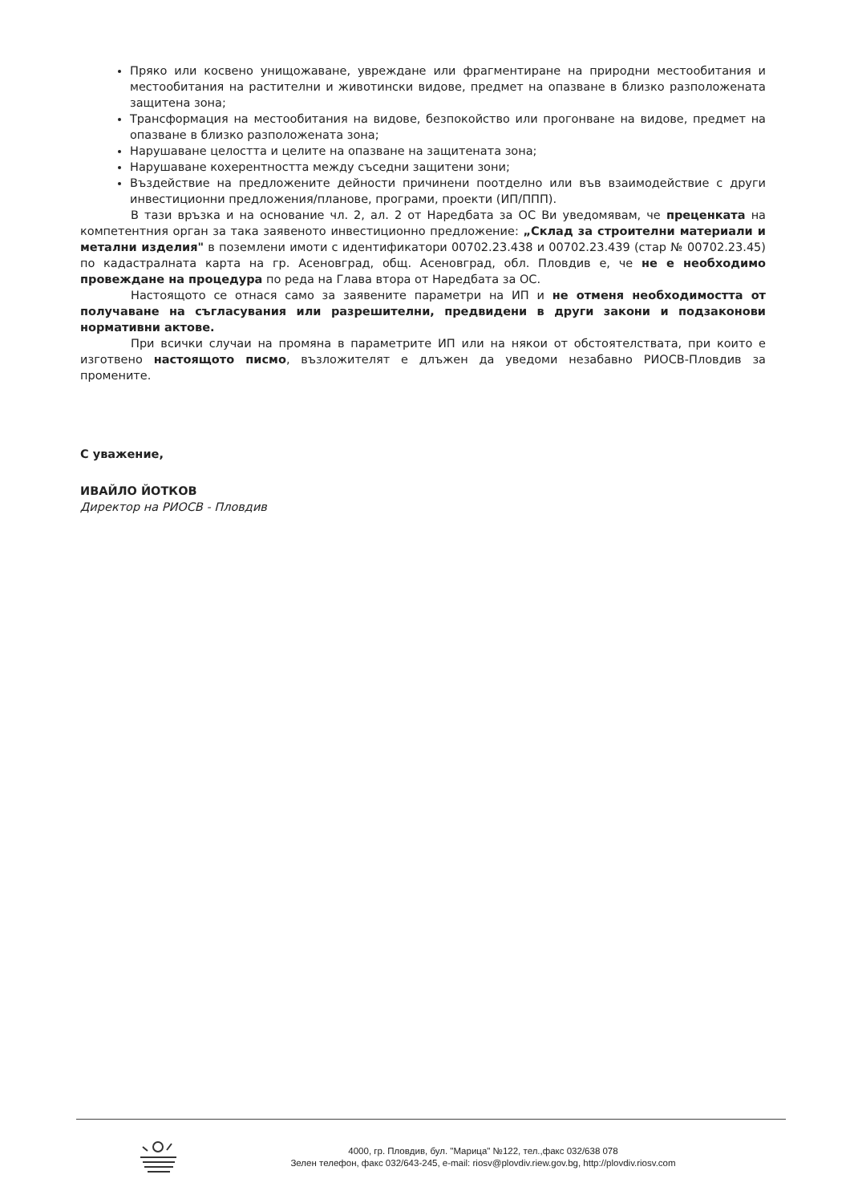Пряко или косвено унищожаване, увреждане или фрагментиране на природни местообитания и местообитания на растителни и животински видове, предмет на опазване в близко разположената защитена зона;
Трансформация на местообитания на видове, безпокойство или прогонване на видове, предмет на опазване в близко разположената зона;
Нарушаване целостта и целите на опазване на защитената зона;
Нарушаване кохерентността между съседни защитени зони;
Въздействие на предложените дейности причинени поотделно или във взаимодействие с други инвестиционни предложения/планове, програми, проекти (ИП/ППП).
В тази връзка и на основание чл. 2, ал. 2 от Наредбата за ОС Ви уведомявам, че преценката на компетентния орган за така заявеното инвестиционно предложение: „Склад за строителни материали и метални изделия" в поземлени имоти с идентификатори 00702.23.438 и 00702.23.439 (стар № 00702.23.45) по кадастралната карта на гр. Асеновград, общ. Асеновград, обл. Пловдив е, че не е необходимо провеждане на процедура по реда на Глава втора от Наредбата за ОС.
Настоящото се отнася само за заявените параметри на ИП и не отменя необходимостта от получаване на съгласувания или разрешителни, предвидени в други закони и подзаконови нормативни актове.
При всички случаи на промяна в параметрите ИП или на някои от обстоятелствата, при които е изготвено настоящото писмо, възложителят е длъжен да уведоми незабавно РИОСВ-Пловдив за промените.
С уважение,
ИВАЙЛО ЙОТКОВ
Директор на РИОСВ - Пловдив
4000, гр. Пловдив, бул. "Марица" №122, тел.,факс 032/638 078
Зелен телефон, факс 032/643-245, e-mail: riosv@plovdiv.riew.gov.bg, http://plovdiv.riosv.com